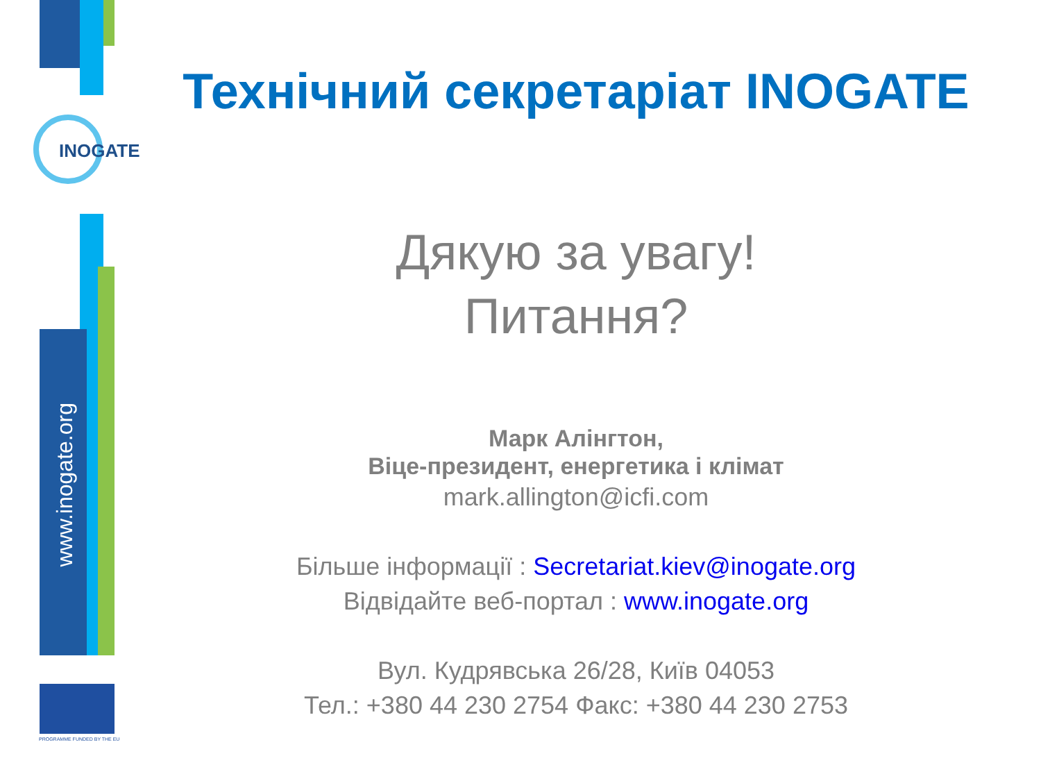INOGATE
www.inogate.org
PROGRAMME FUNDED BY THE EU
Технічний секретаріат INOGATE
Дякую за увагу!
Питання?
Марк Алінгтон,
Віце-президент, енергетика і клімат
mark.allington@icfi.com
Більше інформації : Secretariat.kiev@inogate.org
Відвідайте веб-портал : www.inogate.org
Вул. Кудрявська 26/28, Київ 04053
Тел.: +380 44 230 2754 Факс: +380 44 230 2753